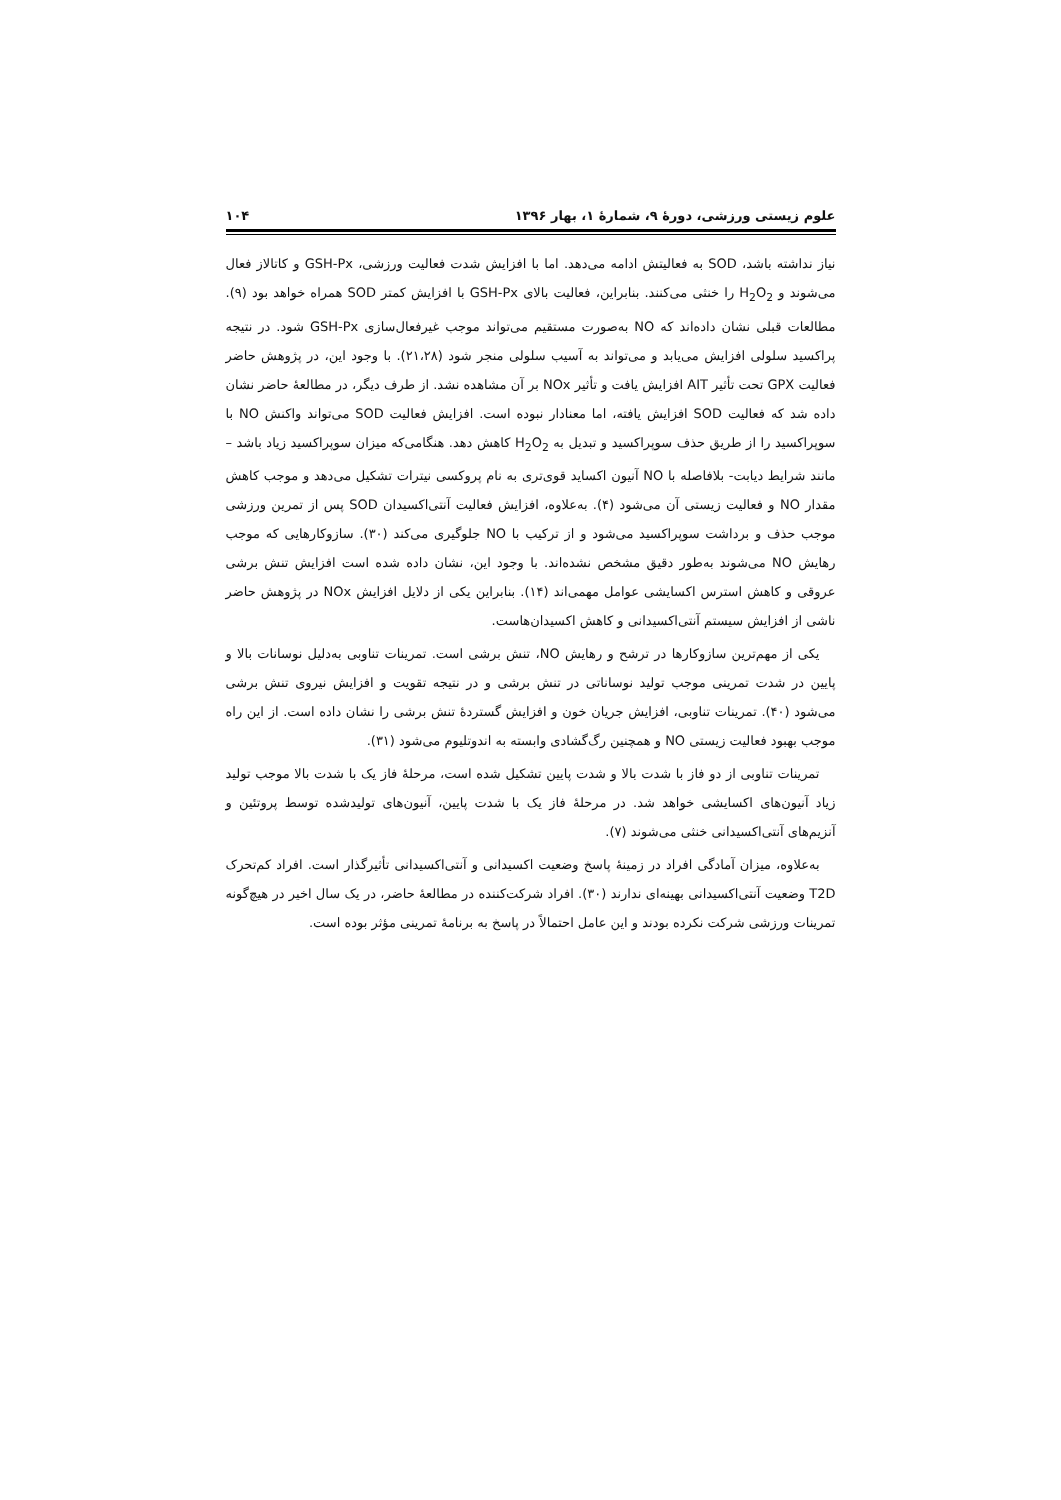علوم زیستی ورزشی، دورۀ ۹، شمارۀ ۱، بهار ۱۳۹۶ ۱۰۴
نیاز نداشته باشد، SOD به فعالیتش ادامه می‌دهد. اما با افزایش شدت فعالیت ورزشی، GSH-Px و کاتالاز فعال می‌شوند و H<sub>2</sub>O<sub>2</sub> را خنثی می‌کنند. بنابراین، فعالیت بالای GSH-Px با افزایش کمتر SOD همراه خواهد بود (۹). مطالعات قبلی نشان داده‌اند که NO به‌صورت مستقیم می‌تواند موجب غیرفعال‌سازی GSH-Px شود. در نتیجه پراکسید سلولی افزایش می‌یابد و می‌تواند به آسیب سلولی منجر شود (۲۱،۲۸). با وجود این، در پژوهش حاضر فعالیت GPX تحت تأثیر AIT افزایش یافت و تأثیر NOx بر آن مشاهده نشد. از طرف دیگر، در مطالعۀ حاضر نشان داده شد که فعالیت SOD افزایش یافته، اما معنادار نبوده است. افزایش فعالیت SOD می‌تواند واکنش NO با سوپراکسید را از طریق حذف سوپراکسید و تبدیل به H<sub>2</sub>O<sub>2</sub> کاهش دهد. هنگامی‌که میزان سوپراکسید زیاد باشد –مانند شرایط دیابت- بلافاصله با NO آنیون اکساید قوی‌تری به نام پروکسی نیترات تشکیل می‌دهد و موجب کاهش مقدار NO و فعالیت زیستی آن می‌شود (۴). به‌علاوه، افزایش فعالیت آنتی‌اکسیدان SOD پس از تمرین ورزشی موجب حذف و برداشت سوپراکسید می‌شود و از ترکیب با NO جلوگیری می‌کند (۳۰). سازوکارهایی که موجب رهایش NO می‌شوند به‌طور دقیق مشخص نشده‌اند. با وجود این، نشان داده شده است افزایش تنش برشی عروقی و کاهش استرس اکسایشی عوامل مهمی‌اند (۱۴). بنابراین یکی از دلایل افزایش NOx در پژوهش حاضر ناشی از افزایش سیستم آنتی‌اکسیدانی و کاهش اکسیدان‌هاست.
یکی از مهم‌ترین سازوکارها در ترشح و رهایش NO، تنش برشی است. تمرینات تناوبی به‌دلیل نوسانات بالا و پایین در شدت تمرینی موجب تولید نوساناتی در تنش برشی و در نتیجه تقویت و افزایش نیروی تنش برشی می‌شود (۴۰). تمرینات تناوبی، افزایش جریان خون و افزایش گستردۀ تنش برشی را نشان داده است. از این راه موجب بهبود فعالیت زیستی NO و همچنین رگ‌گشادی وابسته به اندوتلیوم می‌شود (۳۱).
تمرینات تناوبی از دو فاز با شدت بالا و شدت پایین تشکیل شده است، مرحلۀ فاز یک با شدت بالا موجب تولید زیاد آنیون‌های اکسایشی خواهد شد. در مرحلۀ فاز یک با شدت پایین، آنیون‌های تولیدشده توسط پروتئین و آنزیم‌های آنتی‌اکسیدانی خنثی می‌شوند (۷).
به‌علاوه، میزان آمادگی افراد در زمینۀ پاسخ وضعیت اکسیدانی و آنتی‌اکسیدانی تأثیرگذار است. افراد کم‌تحرک T2D وضعیت آنتی‌اکسیدانی بهینه‌ای ندارند (۳۰). افراد شرکت‌کننده در مطالعۀ حاضر، در یک سال اخیر در هیچ‌گونه تمرینات ورزشی شرکت نکرده بودند و این عامل احتمالاً در پاسخ به برنامۀ تمرینی مؤثر بوده است.